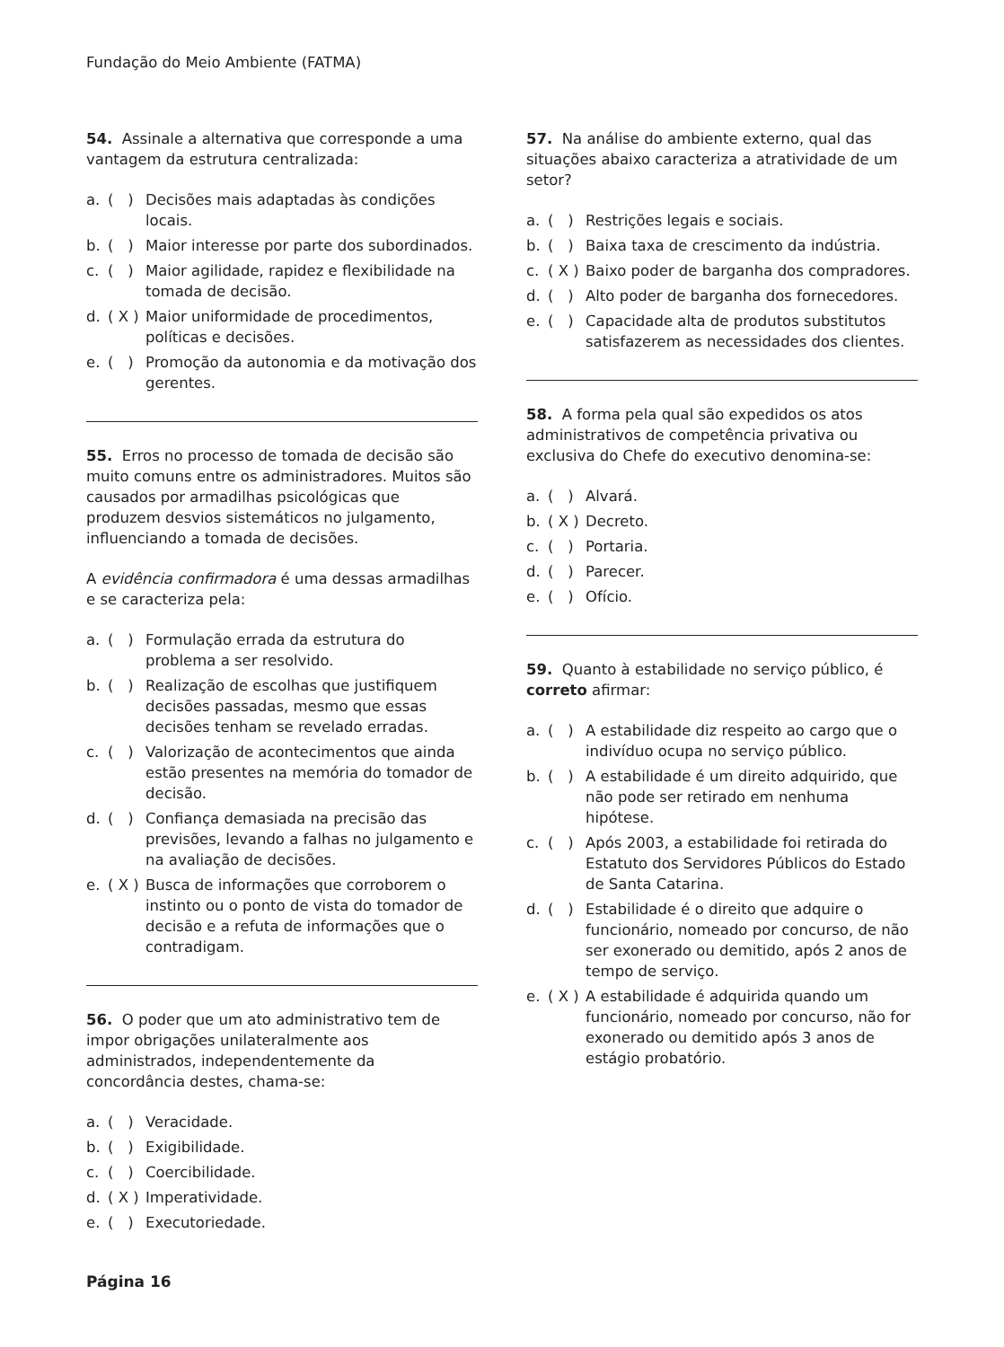Fundação do Meio Ambiente (FATMA)
54. Assinale a alternativa que corresponde a uma vantagem da estrutura centralizada:
a. ( ) Decisões mais adaptadas às condições locais.
b. ( ) Maior interesse por parte dos subordinados.
c. ( ) Maior agilidade, rapidez e flexibilidade na tomada de decisão.
d. ( X ) Maior uniformidade de procedimentos, políticas e decisões.
e. ( ) Promoção da autonomia e da motivação dos gerentes.
55. Erros no processo de tomada de decisão são muito comuns entre os administradores. Muitos são causados por armadilhas psicológicas que produzem desvios sistemáticos no julgamento, influenciando a tomada de decisões.
A evidência confirmadora é uma dessas armadilhas e se caracteriza pela:
a. ( ) Formulação errada da estrutura do problema a ser resolvido.
b. ( ) Realização de escolhas que justifiquem decisões passadas, mesmo que essas decisões tenham se revelado erradas.
c. ( ) Valorização de acontecimentos que ainda estão presentes na memória do tomador de decisão.
d. ( ) Confiança demasiada na precisão das previsões, levando a falhas no julgamento e na avaliação de decisões.
e. ( X ) Busca de informações que corroborem o instinto ou o ponto de vista do tomador de decisão e a refuta de informações que o contradigam.
56. O poder que um ato administrativo tem de impor obrigações unilateralmente aos administrados, independentemente da concordância destes, chama-se:
a. ( ) Veracidade.
b. ( ) Exigibilidade.
c. ( ) Coercibilidade.
d. ( X ) Imperatividade.
e. ( ) Executoriedade.
57. Na análise do ambiente externo, qual das situações abaixo caracteriza a atratividade de um setor?
a. ( ) Restrições legais e sociais.
b. ( ) Baixa taxa de crescimento da indústria.
c. ( X ) Baixo poder de barganha dos compradores.
d. ( ) Alto poder de barganha dos fornecedores.
e. ( ) Capacidade alta de produtos substitutos satisfazerem as necessidades dos clientes.
58. A forma pela qual são expedidos os atos administrativos de competência privativa ou exclusiva do Chefe do executivo denomina-se:
a. ( ) Alvará.
b. ( X ) Decreto.
c. ( ) Portaria.
d. ( ) Parecer.
e. ( ) Ofício.
59. Quanto à estabilidade no serviço público, é correto afirmar:
a. ( ) A estabilidade diz respeito ao cargo que o indivíduo ocupa no serviço público.
b. ( ) A estabilidade é um direito adquirido, que não pode ser retirado em nenhuma hipótese.
c. ( ) Após 2003, a estabilidade foi retirada do Estatuto dos Servidores Públicos do Estado de Santa Catarina.
d. ( ) Estabilidade é o direito que adquire o funcionário, nomeado por concurso, de não ser exonerado ou demitido, após 2 anos de tempo de serviço.
e. ( X ) A estabilidade é adquirida quando um funcionário, nomeado por concurso, não for exonerado ou demitido após 3 anos de estágio probatório.
Página 16